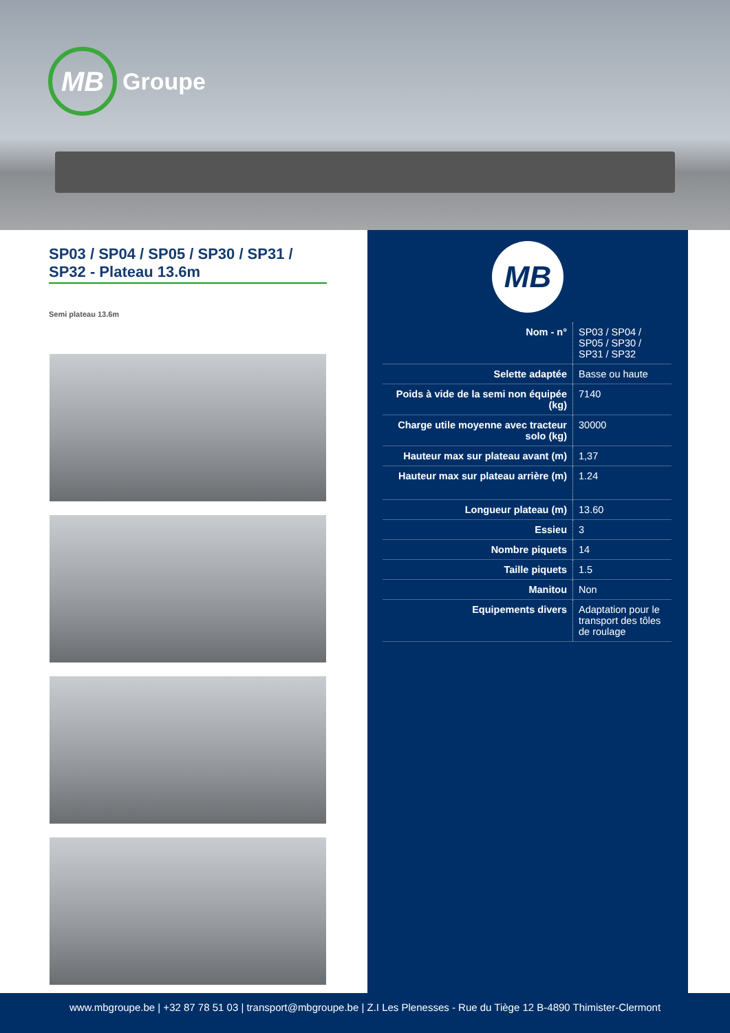MB
Groupe
SP03 / SP04 / SP05 / SP30 / SP31 / SP32 - Plateau 13.6m
Semi plateau 13.6m
MB
| Nom - n° | SP03 / SP04 / SP05 / SP30 / SP31 / SP32 |
| Selette adaptée | Basse ou haute |
| Poids à vide de la semi non équipée (kg) | 7140 |
| Charge utile moyenne avec tracteur solo (kg) | 30000 |
| Hauteur max sur plateau avant (m) | 1,37 |
| Hauteur max sur plateau arrière (m) | 1.24 |
| Longueur plateau (m) | 13.60 |
| Essieu | 3 |
| Nombre piquets | 14 |
| Taille piquets | 1.5 |
| Manitou | Non |
| Equipements divers | Adaptation pour le transport des tôles de roulage |
www.mbgroupe.be | +32 87 78 51 03 | transport@mbgroupe.be | Z.I Les Plenesses - Rue du Tiège 12 B-4890 Thimister-Clermont